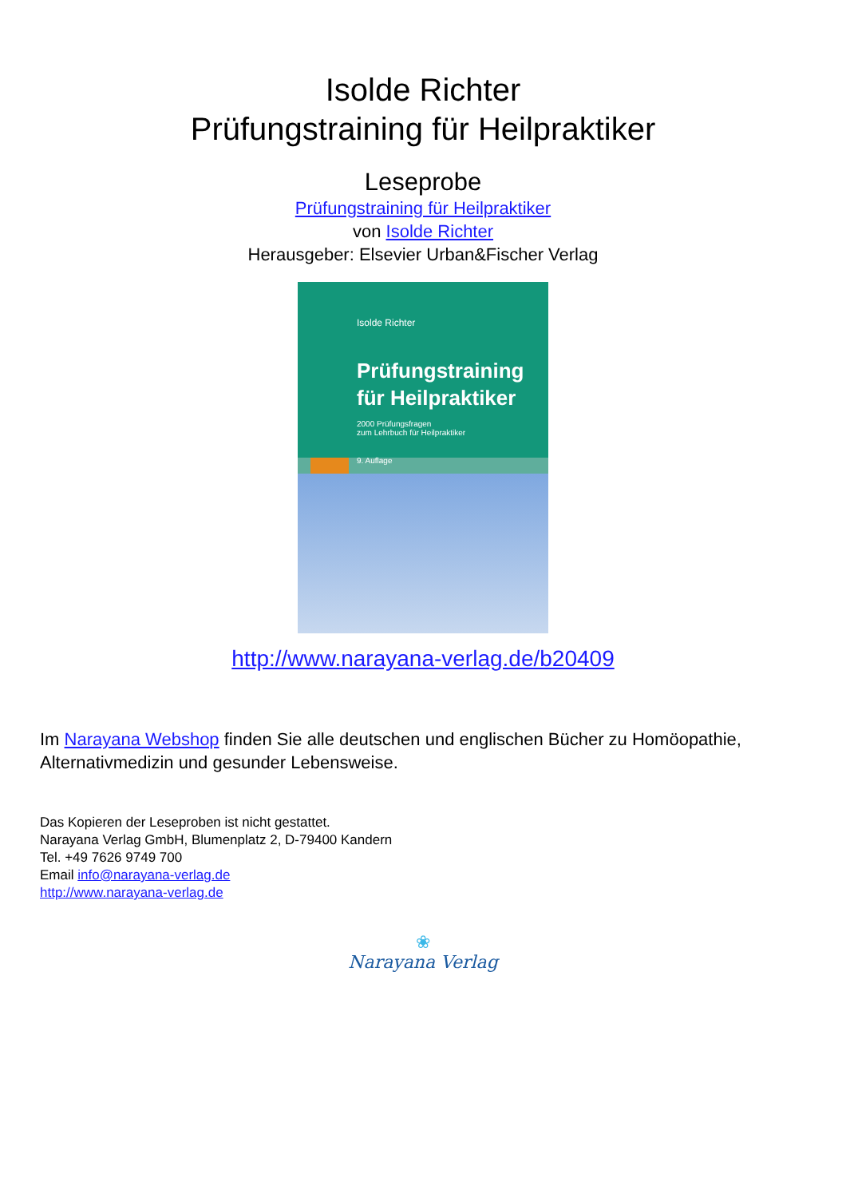Isolde Richter
Prüfungstraining für Heilpraktiker
Leseprobe
Prüfungstraining für Heilpraktiker
von Isolde Richter
Herausgeber: Elsevier Urban&Fischer Verlag
Isolde Richter
Prüfungstraining für Heilpraktiker
2000 Prüfungsfragen
zum Lehrbuch für Heilpraktiker
9. Auflage
http://www.narayana-verlag.de/b20409
Im Narayana Webshop finden Sie alle deutschen und englischen Bücher zu Homöopathie, Alternativmedizin und gesunder Lebensweise.
Das Kopieren der Leseproben ist nicht gestattet.
Narayana Verlag GmbH, Blumenplatz 2, D-79400 Kandern
Tel. +49 7626 9749 700
Email info@narayana-verlag.de
http://www.narayana-verlag.de
❀
Narayana Verlag